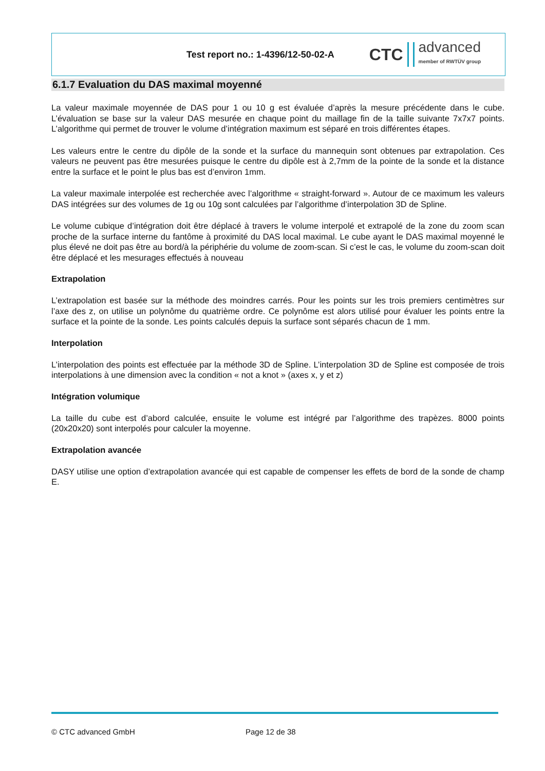Test report no.: 1-4396/12-50-02-A
CTC
advanced
member of RWTÜV group
6.1.7 Evaluation du DAS maximal moyenné
La valeur maximale moyennée de DAS pour 1 ou 10 g est évaluée d’après la mesure précédente dans le cube. L’évaluation se base sur la valeur DAS mesurée en chaque point du maillage fin de la taille suivante 7x7x7 points. L’algorithme qui permet de trouver le volume d’intégration maximum est séparé en trois différentes étapes.
Les valeurs entre le centre du dipôle de la sonde et la surface du mannequin sont obtenues par extrapolation. Ces valeurs ne peuvent pas être mesurées puisque le centre du dipôle est à 2,7mm de la pointe de la sonde et la distance entre la surface et le point le plus bas est d’environ 1mm.
La valeur maximale interpolée est recherchée avec l’algorithme « straight-forward ». Autour de ce maximum les valeurs DAS intégrées sur des volumes de 1g ou 10g sont calculées par l’algorithme d’interpolation 3D de Spline.
Le volume cubique d’intégration doit être déplacé à travers le volume interpolé et extrapolé de la zone du zoom scan proche de la surface interne du fantôme à proximité du DAS local maximal. Le cube ayant le DAS maximal moyenné le plus élevé ne doit pas être au bord/à la périphérie du volume de zoom-scan. Si c’est le cas, le volume du zoom-scan doit être déplacé et les mesurages effectués à nouveau
Extrapolation
L’extrapolation est basée sur la méthode des moindres carrés. Pour les points sur les trois premiers centimètres sur l’axe des z, on utilise un polynôme du quatrième ordre. Ce polynôme est alors utilisé pour évaluer les points entre la surface et la pointe de la sonde. Les points calculés depuis la surface sont séparés chacun de 1 mm.
Interpolation
L’interpolation des points est effectuée par la méthode 3D de Spline. L’interpolation 3D de Spline est composée de trois interpolations à une dimension avec la condition « not a knot » (axes x, y et z)
Intégration volumique
La taille du cube est d’abord calculée, ensuite le volume est intégré par l’algorithme des trapèzes. 8000 points (20x20x20) sont interpolés pour calculer la moyenne.
Extrapolation avancée
DASY utilise une option d’extrapolation avancée qui est capable de compenser les effets de bord de la sonde de champ E.
© CTC advanced GmbH Page 12 de 38